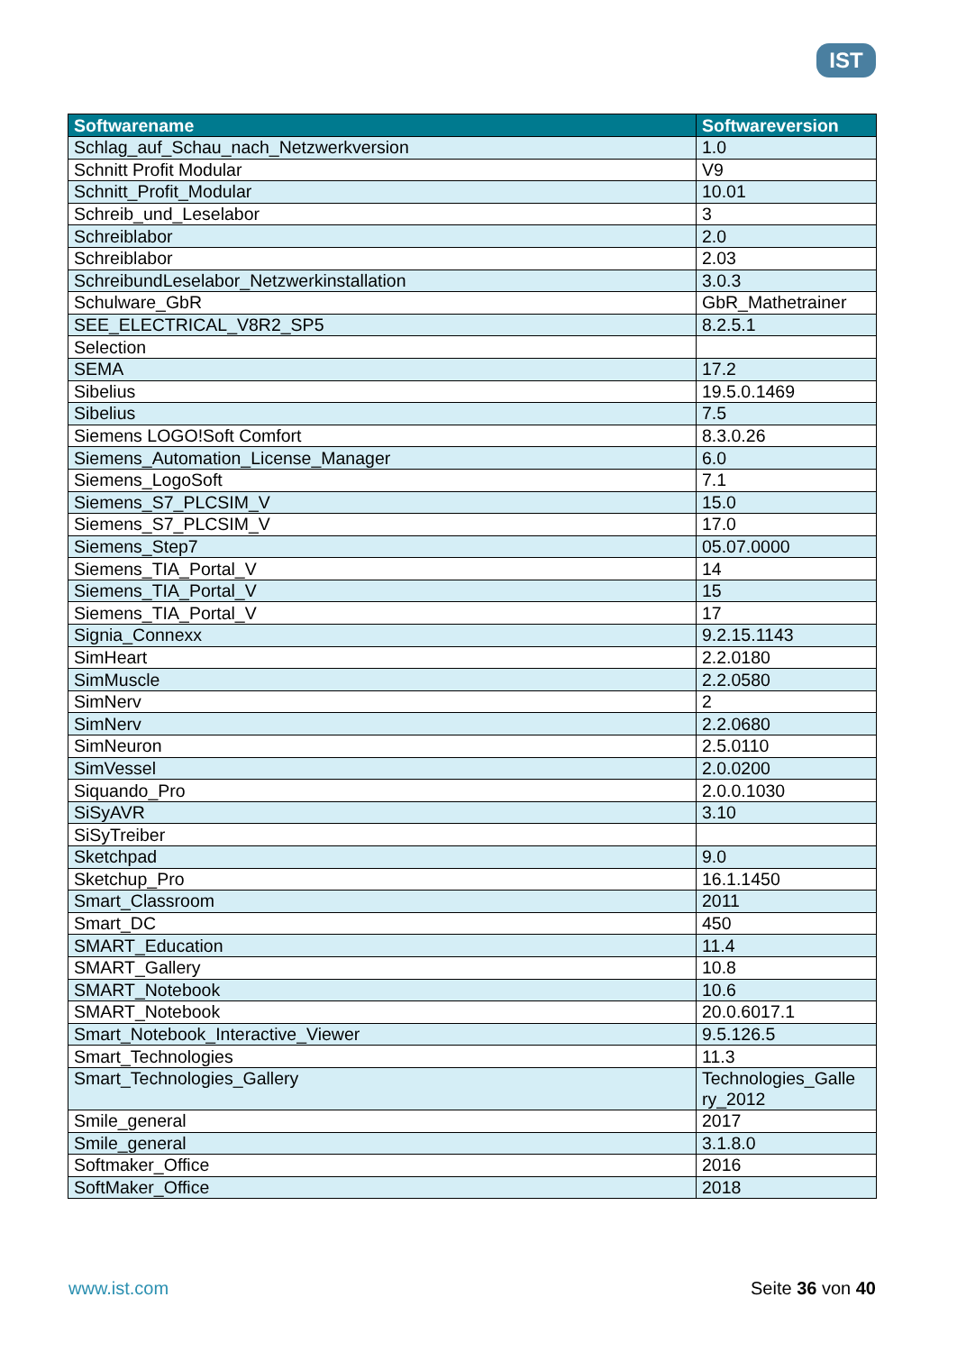IST
| Softwarename | Softwareversion |
| --- | --- |
| Schlag_auf_Schau_nach_Netzwerkversion | 1.0 |
| Schnitt Profit Modular | V9 |
| Schnitt_Profit_Modular | 10.01 |
| Schreib_und_Leselabor | 3 |
| Schreiblabor | 2.0 |
| Schreiblabor | 2.03 |
| SchreibundLeselabor_Netzwerkinstallation | 3.0.3 |
| Schulware_GbR | GbR_Mathetrainer |
| SEE_ELECTRICAL_V8R2_SP5 | 8.2.5.1 |
| Selection | |
| SEMA | 17.2 |
| Sibelius | 19.5.0.1469 |
| Sibelius | 7.5 |
| Siemens LOGO!Soft Comfort | 8.3.0.26 |
| Siemens_Automation_License_Manager | 6.0 |
| Siemens_LogoSoft | 7.1 |
| Siemens_S7_PLCSIM_V | 15.0 |
| Siemens_S7_PLCSIM_V | 17.0 |
| Siemens_Step7 | 05.07.0000 |
| Siemens_TIA_Portal_V | 14 |
| Siemens_TIA_Portal_V | 15 |
| Siemens_TIA_Portal_V | 17 |
| Signia_Connexx | 9.2.15.1143 |
| SimHeart | 2.2.0180 |
| SimMuscle | 2.2.0580 |
| SimNerv | 2 |
| SimNerv | 2.2.0680 |
| SimNeuron | 2.5.0110 |
| SimVessel | 2.0.0200 |
| Siquando_Pro | 2.0.0.1030 |
| SiSyAVR | 3.10 |
| SiSyTreiber | |
| Sketchpad | 9.0 |
| Sketchup_Pro | 16.1.1450 |
| Smart_Classroom | 2011 |
| Smart_DC | 450 |
| SMART_Education | 11.4 |
| SMART_Gallery | 10.8 |
| SMART_Notebook | 10.6 |
| SMART_Notebook | 20.0.6017.1 |
| Smart_Notebook_Interactive_Viewer | 9.5.126.5 |
| Smart_Technologies | 11.3 |
| Smart_Technologies_Gallery | Technologies_Galle ry_2012 |
| Smile_general | 2017 |
| Smile_general | 3.1.8.0 |
| Softmaker_Office | 2016 |
| SoftMaker_Office | 2018 |
www.ist.com Seite 36 von 40